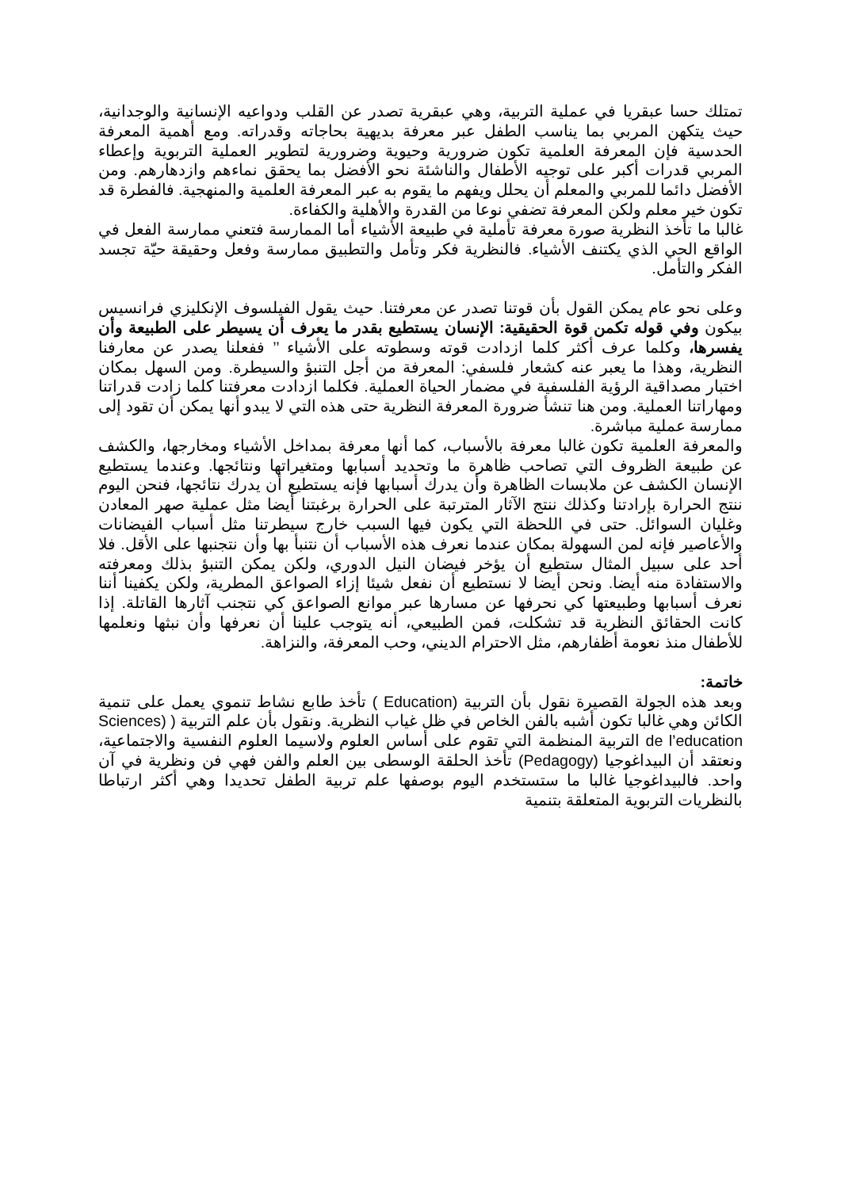تمتلك حسا عبقريا في عملية التربية، وهي عبقرية تصدر عن القلب ودواعيه الإنسانية والوجدانية، حيث يتكهن المربي بما يناسب الطفل عبر معرفة بديهية بحاجاته وقدراته. ومع أهمية المعرفة الحدسية فإن المعرفة العلمية تكون ضرورية وحيوية وضرورية لتطوير العملية التربوية وإعطاء المربي قدرات أكبر على توجيه الأطفال والناشئة نحو الأفضل بما يحقق نماءهم وازدهارهم. ومن الأفضل دائما للمربي والمعلم أن يحلل ويفهم ما يقوم به عبر المعرفة العلمية والمنهجية. فالفطرة قد تكون خير معلم ولكن المعرفة تضفي نوعا من القدرة والأهلية والكفاءة.
غالبا ما تأخذ النظرية صورة معرفة تأملية في طبيعة الأشياء أما الممارسة فتعني ممارسة الفعل في الواقع الحي الذي يكتنف الأشياء. فالنظرية فكر وتأمل والتطبيق ممارسة وفعل وحقيقة حيّة تجسد الفكر والتأمل.
وعلى نحو عام يمكن القول بأن قوتنا تصدر عن معرفتنا. حيث يقول الفيلسوف الإنكليزي فرانسيس بيكون وفي قوله تكمن قوة الحقيقية: الإنسان يستطيع بقدر ما يعرف أن يسيطر على الطبيعة وأن يفسرها، وكلما عرف أكثر كلما ازدادت قوته وسطوته على الأشياء ’’ ففعلنا يصدر عن معارفنا النظرية، وهذا ما يعبر عنه كشعار فلسفي: المعرفة من أجل التنبؤ والسيطرة. ومن السهل بمكان اختبار مصداقية الرؤية الفلسفية في مضمار الحياة العملية. فكلما ازدادت معرفتنا كلما زادت قدراتنا ومهاراتنا العملية. ومن هنا تنشأ ضرورة المعرفة النظرية حتى هذه التي لا يبدو أنها يمكن أن تقود إلى ممارسة عملية مباشرة.
والمعرفة العلمية تكون غالبا معرفة بالأسباب، كما أنها معرفة بمداخل الأشياء ومخارجها، والكشف عن طبيعة الظروف التي تصاحب ظاهرة ما وتحديد أسبابها ومتغيراتها ونتائجها. وعندما يستطيع الإنسان الكشف عن ملابسات الظاهرة وأن يدرك أسبابها فإنه يستطيع أن يدرك نتائجها، فنحن اليوم ننتج الحرارة بإرادتنا وكذلك ننتج الآثار المترتبة على الحرارة برغبتنا أيضا مثل عملية صهر المعادن وغليان السوائل. حتى في اللحظة التي يكون فيها السبب خارج سيطرتنا مثل أسباب الفيضانات والأعاصير فإنه لمن السهولة بمكان عندما نعرف هذه الأسباب أن نتنبأ بها وأن نتجنبها على الأقل. فلا أحد على سبيل المثال ستطيع أن يؤخر فيضان النيل الدوري، ولكن يمكن التنبؤ بذلك ومعرفته والاستفادة منه أيضا. ونحن أيضا لا نستطيع أن نفعل شيئا إزاء الصواعق المطرية، ولكن يكفينا أننا نعرف أسبابها وطبيعتها كي نحرفها عن مسارها عبر موانع الصواعق كي نتجنب آثارها القاتلة. إذا كانت الحقائق النظرية قد تشكلت، فمن الطبيعي، أنه يتوجب علينا أن نعرفها وأن نبثها ونعلمها للأطفال منذ نعومة أظفارهم، مثل الاحترام الديني، وحب المعرفة، والنزاهة.
خاتمة:
وبعد هذه الجولة القصيرة نقول بأن التربية (Education ) تأخذ طابع نشاط تنموي يعمل على تنمية الكائن وهي غالبا تكون أشبه بالفن الخاص في ظل غياب النظرية. ونقول بأن علم التربية ( (Sciences de l’education التربية المنظمة التي تقوم على أساس العلوم ولاسيما العلوم النفسية والاجتماعية، ونعتقد أن البيداغوجيا (Pedagogy) تأخذ الحلقة الوسطى بين العلم والفن فهي فن ونظرية في آن واحد. فالبيداغوجيا غالبا ما ستستخدم اليوم بوصفها علم تربية الطفل تحديدا وهي أكثر ارتباطا بالنظريات التربوية المتعلقة بتنمية